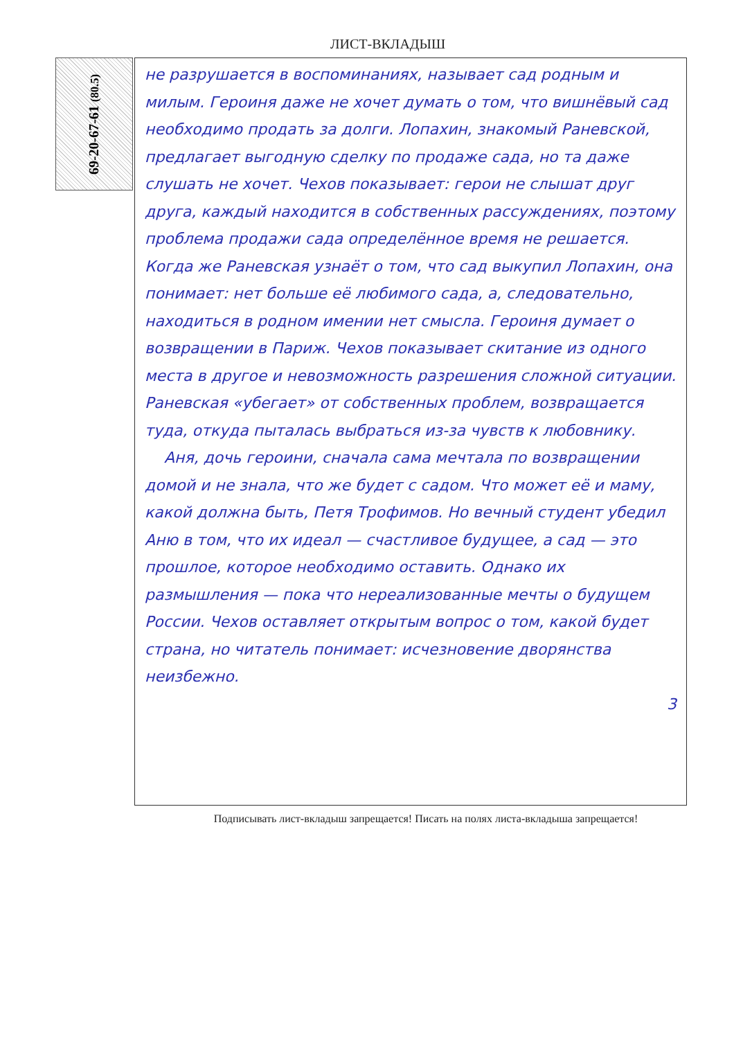ЛИСТ-ВКЛАДЫШ
69-20-67-61 (80.5)
не разрушается в воспоминаниях, называет сад родным и милым. Героиня даже не хочет думать о том, что вишнёвый сад необходимо продать за долги. Лопахин, знакомый Раневской, предлагает выгодную сделку по продаже сада, но та даже слушать не хочет. Чехов показывает: герои не слышат друг друга, каждый находится в собственных рассуждениях, поэтому проблема продажи сада определённое время не решается. Когда же Раневская узнаёт о том, что сад выкупил Лопахин, она понимает: нет больше её любимого сада, а, следовательно, находиться в родном имении нет смысла. Героиня думает о возвращении в Париж. Чехов показывает скитание из одного места в другое и невозможность разрешения сложной ситуации. Раневская «убегает» от собственных проблем, возвращается туда, откуда пыталась выбраться из-за чувств к любовнику.
Аня, дочь героини, сначала сама мечтала по возвращении домой и не знала, что же будет с садом. Что может её и маму, какой должна быть, Петя Трофимов. Но вечный студент убедил Аню в том, что их идеал — счастливое будущее, а сад — это прошлое, которое необходимо оставить. Однако их размышления — пока что нереализованные мечты о будущем России. Чехов оставляет открытым вопрос о том, какой будет страна, но читатель понимает: исчезновение дворянства неизбежно.
3
Подписывать лист-вкладыш запрещается! Писать на полях листа-вкладыша запрещается!